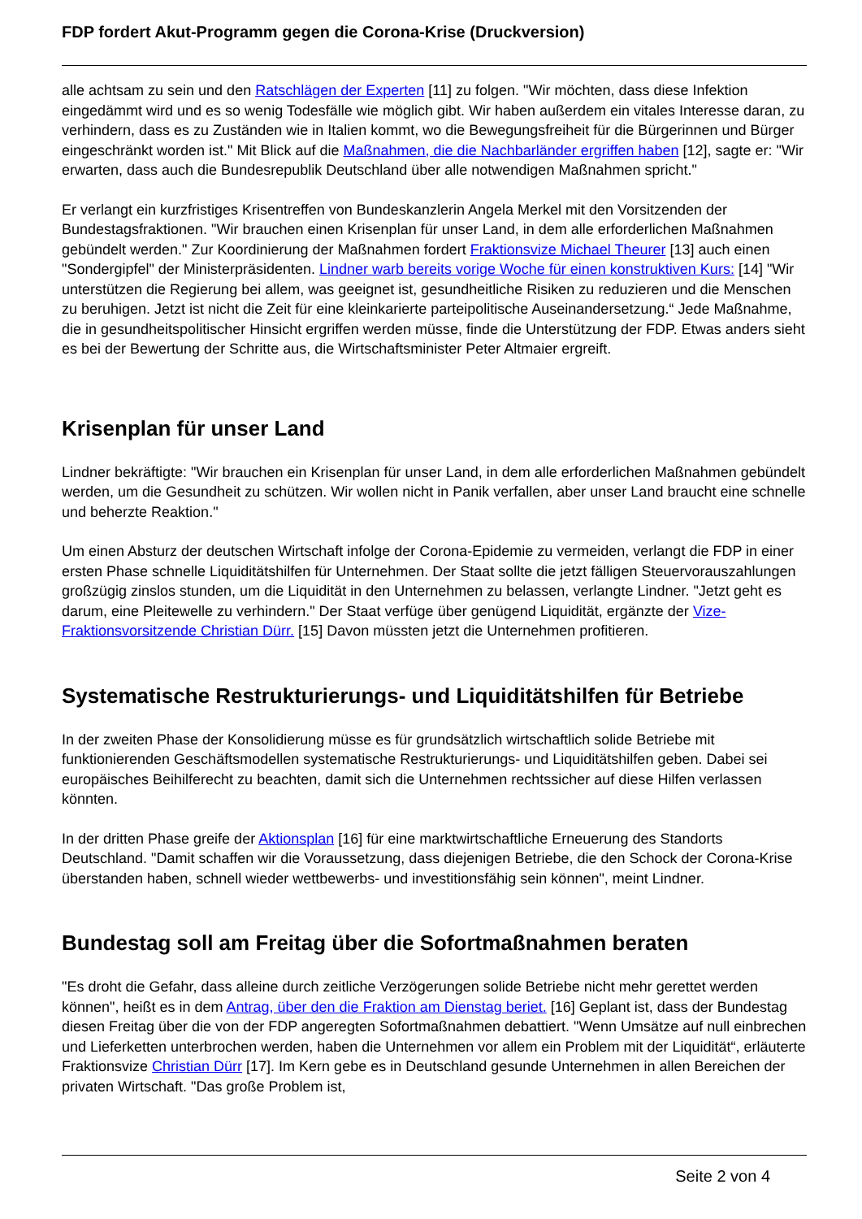FDP fordert Akut-Programm gegen die Corona-Krise (Druckversion)
alle achtsam zu sein und den Ratschlägen der Experten [11] zu folgen. "Wir möchten, dass diese Infektion eingedämmt wird und es so wenig Todesfälle wie möglich gibt. Wir haben außerdem ein vitales Interesse daran, zu verhindern, dass es zu Zuständen wie in Italien kommt, wo die Bewegungsfreiheit für die Bürgerinnen und Bürger eingeschränkt worden ist." Mit Blick auf die Maßnahmen, die die Nachbarländer ergriffen haben [12], sagte er: "Wir erwarten, dass auch die Bundesrepublik Deutschland über alle notwendigen Maßnahmen spricht."
Er verlangt ein kurzfristiges Krisentreffen von Bundeskanzlerin Angela Merkel mit den Vorsitzenden der Bundestagsfraktionen. "Wir brauchen einen Krisenplan für unser Land, in dem alle erforderlichen Maßnahmen gebündelt werden." Zur Koordinierung der Maßnahmen fordert Fraktionsvize Michael Theurer [13] auch einen "Sondergipfel" der Ministerpräsidenten. Lindner warb bereits vorige Woche für einen konstruktiven Kurs: [14] "Wir unterstützen die Regierung bei allem, was geeignet ist, gesundheitliche Risiken zu reduzieren und die Menschen zu beruhigen. Jetzt ist nicht die Zeit für eine kleinkarierte parteipolitische Auseinandersetzung.“ Jede Maßnahme, die in gesundheitspolitischer Hinsicht ergriffen werden müsse, finde die Unterstützung der FDP. Etwas anders sieht es bei der Bewertung der Schritte aus, die Wirtschaftsminister Peter Altmaier ergreift.
Krisenplan für unser Land
Lindner bekräftigte: "Wir brauchen ein Krisenplan für unser Land, in dem alle erforderlichen Maßnahmen gebündelt werden, um die Gesundheit zu schützen. Wir wollen nicht in Panik verfallen, aber unser Land braucht eine schnelle und beherzte Reaktion."
Um einen Absturz der deutschen Wirtschaft infolge der Corona-Epidemie zu vermeiden, verlangt die FDP in einer ersten Phase schnelle Liquiditätshilfen für Unternehmen. Der Staat sollte die jetzt fälligen Steuervorauszahlungen großzügig zinslos stunden, um die Liquidität in den Unternehmen zu belassen, verlangte Lindner. "Jetzt geht es darum, eine Pleitewelle zu verhindern." Der Staat verfüge über genügend Liquidität, ergänzte der Vize-Fraktionsvorsitzende Christian Dürr. [15] Davon müssten jetzt die Unternehmen profitieren.
Systematische Restrukturierungs- und Liquiditätshilfen für Betriebe
In der zweiten Phase der Konsolidierung müsse es für grundsätzlich wirtschaftlich solide Betriebe mit funktionierenden Geschäftsmodellen systematische Restrukturierungs- und Liquiditätshilfen geben. Dabei sei europäisches Beihilferecht zu beachten, damit sich die Unternehmen rechtssicher auf diese Hilfen verlassen könnten.
In der dritten Phase greife der Aktionsplan [16] für eine marktwirtschaftliche Erneuerung des Standorts Deutschland. "Damit schaffen wir die Voraussetzung, dass diejenigen Betriebe, die den Schock der Corona-Krise überstanden haben, schnell wieder wettbewerbs- und investitionsfähig sein können", meint Lindner.
Bundestag soll am Freitag über die Sofortmaßnahmen beraten
"Es droht die Gefahr, dass alleine durch zeitliche Verzögerungen solide Betriebe nicht mehr gerettet werden können", heißt es in dem Antrag, über den die Fraktion am Dienstag beriet. [16] Geplant ist, dass der Bundestag diesen Freitag über die von der FDP angeregten Sofortmaßnahmen debattiert. "Wenn Umsätze auf null einbrechen und Lieferketten unterbrochen werden, haben die Unternehmen vor allem ein Problem mit der Liquidität“, erläuterte Fraktionsvize Christian Dürr [17]. Im Kern gebe es in Deutschland gesunde Unternehmen in allen Bereichen der privaten Wirtschaft. "Das große Problem ist,
Seite 2 von 4